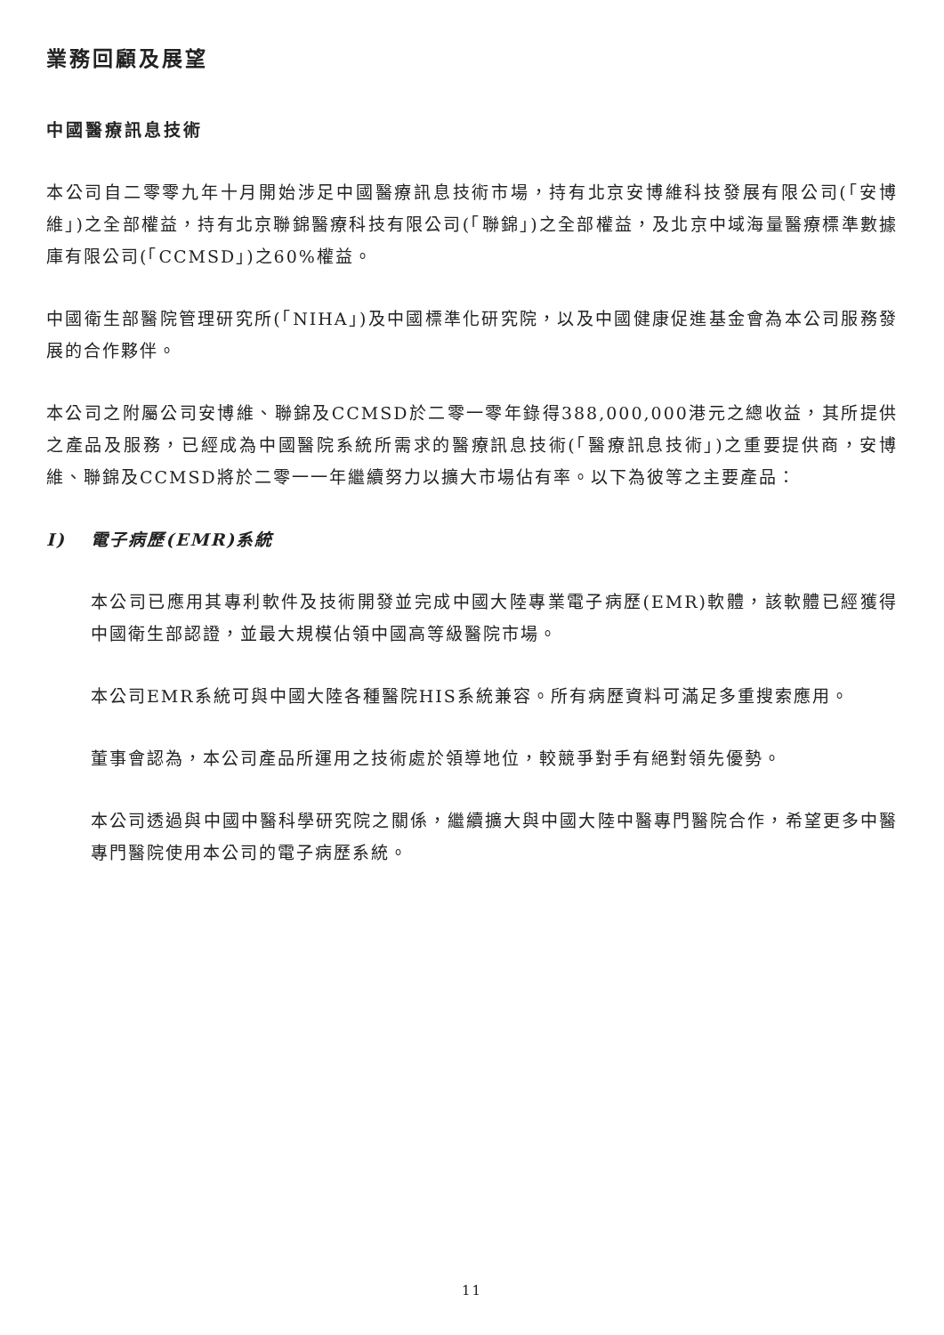業務回顧及展望
中國醫療訊息技術
本公司自二零零九年十月開始涉足中國醫療訊息技術市場，持有北京安博維科技發展有限公司(「安博維」)之全部權益，持有北京聯錦醫療科技有限公司(「聯錦」)之全部權益，及北京中域海量醫療標準數據庫有限公司(「CCMSD」)之60%權益。
中國衛生部醫院管理研究所(「NIHA」)及中國標準化研究院，以及中國健康促進基金會為本公司服務發展的合作夥伴。
本公司之附屬公司安博維、聯錦及CCMSD於二零一零年錄得388,000,000港元之總收益，其所提供之產品及服務，已經成為中國醫院系統所需求的醫療訊息技術(「醫療訊息技術」)之重要提供商，安博維、聯錦及CCMSD將於二零一一年繼續努力以擴大市場佔有率。以下為彼等之主要產品：
I) 電子病歷(EMR)系統
本公司已應用其專利軟件及技術開發並完成中國大陸專業電子病歷(EMR)軟體，該軟體已經獲得中國衛生部認證，並最大規模佔領中國高等級醫院市場。
本公司EMR系統可與中國大陸各種醫院HIS系統兼容。所有病歷資料可滿足多重搜索應用。
董事會認為，本公司產品所運用之技術處於領導地位，較競爭對手有絕對領先優勢。
本公司透過與中國中醫科學研究院之關係，繼續擴大與中國大陸中醫專門醫院合作，希望更多中醫專門醫院使用本公司的電子病歷系統。
11